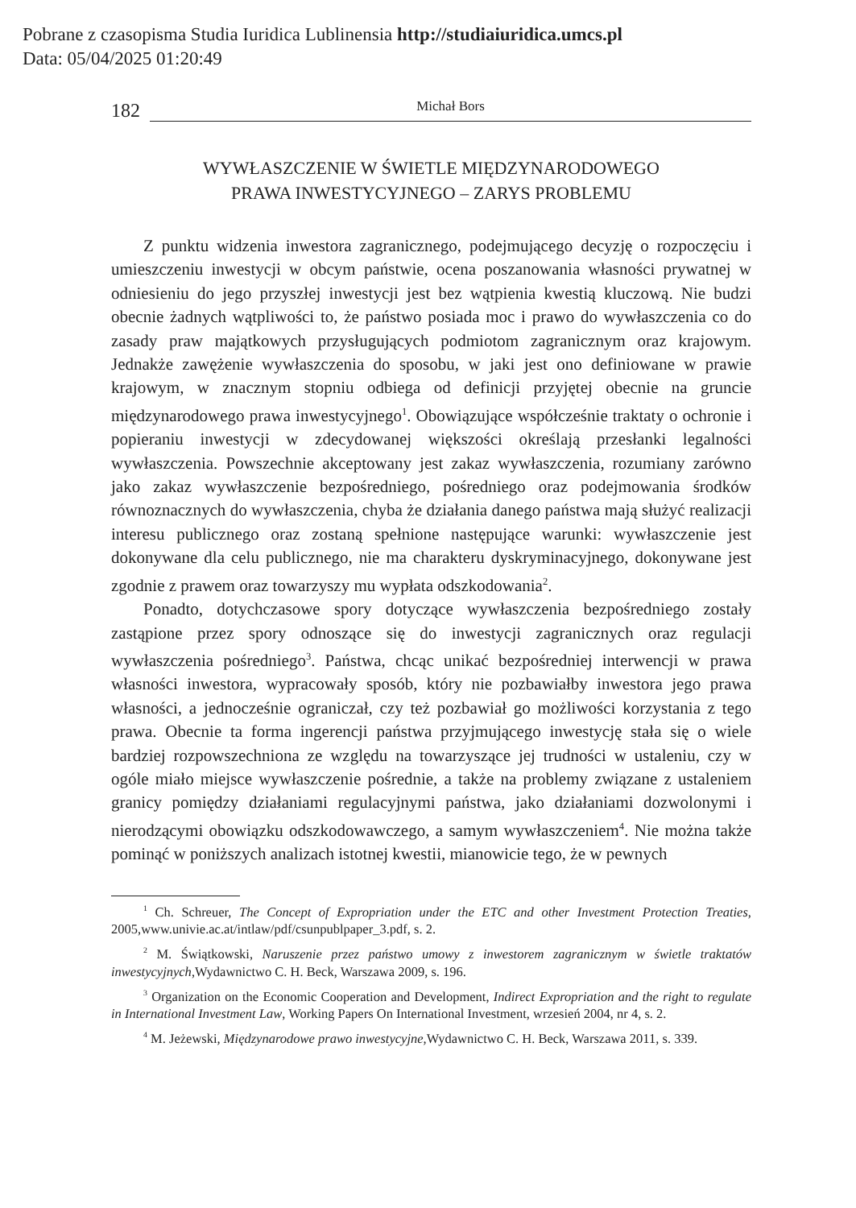Pobrane z czasopisma Studia Iuridica Lublinensia http://studiaiuridica.umcs.pl
Data: 05/04/2025 01:20:49
182 Michał Bors
WYWŁASZCZENIE W ŚWIETLE MIĘDZYNARODOWEGO
PRAWA INWESTYCYJNEGO – ZARYS PROBLEMU
Z punktu widzenia inwestora zagranicznego, podejmującego decyzję o rozpoczęciu i umieszczeniu inwestycji w obcym państwie, ocena poszanowania własności prywatnej w odniesieniu do jego przyszłej inwestycji jest bez wątpienia kwestią kluczową. Nie budzi obecnie żadnych wątpliwości to, że państwo posiada moc i prawo do wywłaszczenia co do zasady praw majątkowych przysługujących podmiotom zagranicznym oraz krajowym. Jednakże zawężenie wywłaszczenia do sposobu, w jaki jest ono definiowane w prawie krajowym, w znacznym stopniu odbiega od definicji przyjętej obecnie na gruncie międzynarodowego prawa inwestycyjnego<sup>1</sup>. Obowiązujące współcześnie traktaty o ochronie i popieraniu inwestycji w zdecydowanej większości określają przesłanki legalności wywłaszczenia. Powszechnie akceptowany jest zakaz wywłaszczenia, rozumiany zarówno jako zakaz wywłaszczenie bezpośredniego, pośredniego oraz podejmowania środków równoznacznych do wywłaszczenia, chyba że działania danego państwa mają służyć realizacji interesu publicznego oraz zostaną spełnione następujące warunki: wywłaszczenie jest dokonywane dla celu publicznego, nie ma charakteru dyskryminacyjnego, dokonywane jest zgodnie z prawem oraz towarzyszy mu wypłata odszkodowania<sup>2</sup>.
Ponadto, dotychczasowe spory dotyczące wywłaszczenia bezpośredniego zostały zastąpione przez spory odnoszące się do inwestycji zagranicznych oraz regulacji wywłaszczenia pośredniego<sup>3</sup>. Państwa, chcąc unikać bezpośredniej interwencji w prawa własności inwestora, wypracowały sposób, który nie pozbawiałby inwestora jego prawa własności, a jednocześnie ograniczał, czy też pozbawiał go możliwości korzystania z tego prawa. Obecnie ta forma ingerencji państwa przyjmującego inwestycję stała się o wiele bardziej rozpowszechniona ze względu na towarzyszące jej trudności w ustaleniu, czy w ogóle miało miejsce wywłaszczenie pośrednie, a także na problemy związane z ustaleniem granicy pomiędzy działaniami regulacyjnymi państwa, jako działaniami dozwolonymi i nierodzącymi obowiązku odszkodowawczego, a samym wywłaszczeniem<sup>4</sup>. Nie można także pominąć w poniższych analizach istotnej kwestii, mianowicie tego, że w pewnych
<sup>1</sup> Ch. Schreuer, The Concept of Expropriation under the ETC and other Investment Protection Treaties, 2005,www.univie.ac.at/intlaw/pdf/csunpublpaper_3.pdf, s. 2.
<sup>2</sup> M. Świątkowski, Naruszenie przez państwo umowy z inwestorem zagranicznym w świetle traktatów inwestycyjnych,Wydawnictwo C. H. Beck, Warszawa 2009, s. 196.
<sup>3</sup> Organization on the Economic Cooperation and Development, Indirect Expropriation and the right to regulate in International Investment Law, Working Papers On International Investment, wrzesień 2004, nr 4, s. 2.
<sup>4</sup> M. Jeżewski, Międzynarodowe prawo inwestycyjne, Wydawnictwo C. H. Beck, Warszawa 2011, s. 339.